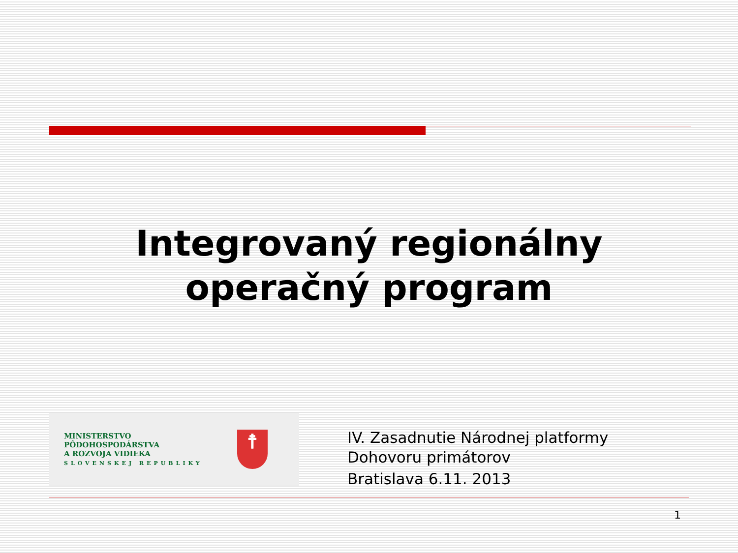Integrovaný regionálny
operačný program
MINISTERSTVO
PÔDOHOSPODÁRSTVA
A ROZVOJA VIDIEKA
SLOVENSKEJ REPUBLIKY
☨
IV. Zasadnutie Národnej platformy
Dohovoru primátorov
Bratislava 6.11. 2013
1